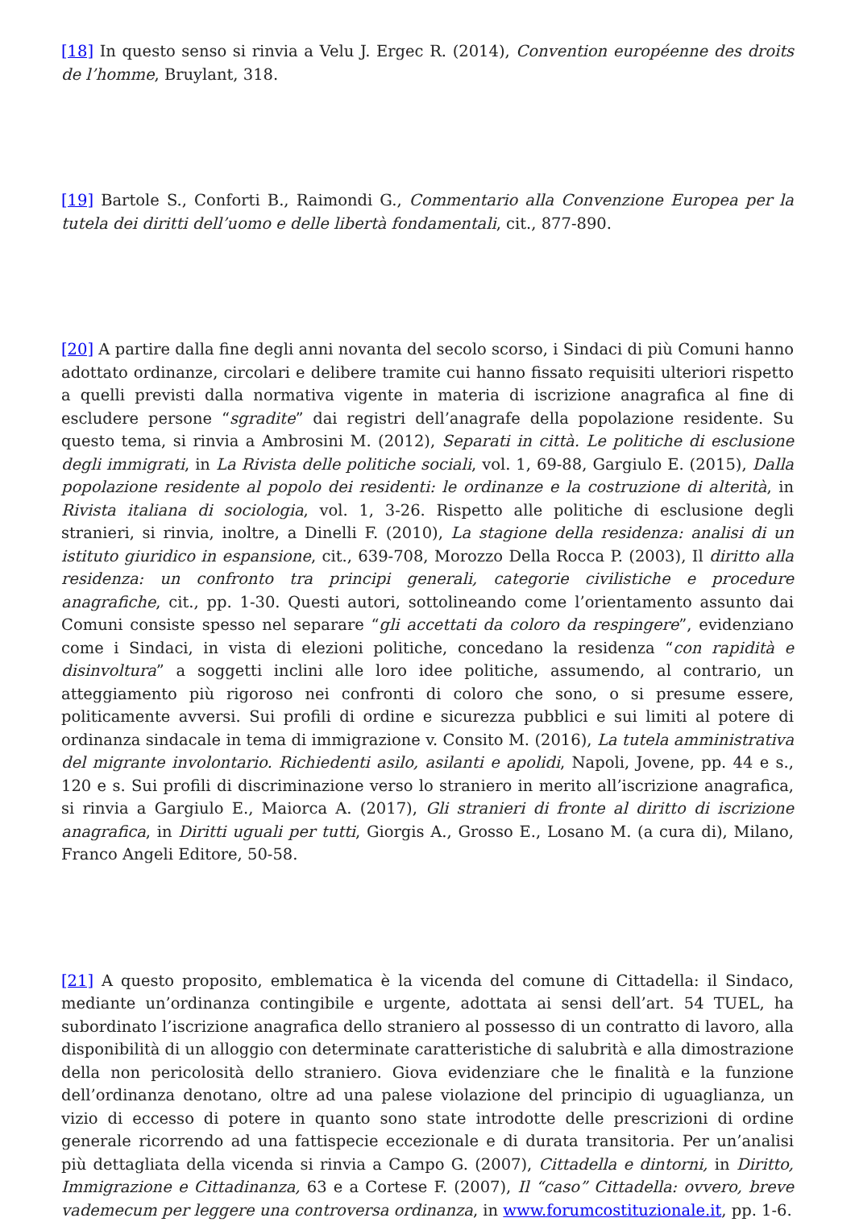[18] In questo senso si rinvia a Velu J. Ergec R. (2014), Convention européenne des droits de l’homme, Bruylant, 318.
[19] Bartole S., Conforti B., Raimondi G., Commentario alla Convenzione Europea per la tutela dei diritti dell’uomo e delle libertà fondamentali, cit., 877-890.
[20] A partire dalla fine degli anni novanta del secolo scorso, i Sindaci di più Comuni hanno adottato ordinanze, circolari e delibere tramite cui hanno fissato requisiti ulteriori rispetto a quelli previsti dalla normativa vigente in materia di iscrizione anagrafica al fine di escludere persone “sgradite” dai registri dell’anagrafe della popolazione residente. Su questo tema, si rinvia a Ambrosini M. (2012), Separati in città. Le politiche di esclusione degli immigrati, in La Rivista delle politiche sociali, vol. 1, 69-88, Gargiulo E. (2015), Dalla popolazione residente al popolo dei residenti: le ordinanze e la costruzione di alterità, in Rivista italiana di sociologia, vol. 1, 3-26. Rispetto alle politiche di esclusione degli stranieri, si rinvia, inoltre, a Dinelli F. (2010), La stagione della residenza: analisi di un istituto giuridico in espansione, cit., 639-708, Morozzo Della Rocca P. (2003), Il diritto alla residenza: un confronto tra principi generali, categorie civilistiche e procedure anagrafiche, cit., pp. 1-30. Questi autori, sottolineando come l’orientamento assunto dai Comuni consiste spesso nel separare “gli accettati da coloro da respingere”, evidenziano come i Sindaci, in vista di elezioni politiche, concedano la residenza “con rapidità e disinvoltura” a soggetti inclini alle loro idee politiche, assumendo, al contrario, un atteggiamento più rigoroso nei confronti di coloro che sono, o si presume essere, politicamente avversi. Sui profili di ordine e sicurezza pubblici e sui limiti al potere di ordinanza sindacale in tema di immigrazione v. Consito M. (2016), La tutela amministrativa del migrante involontario. Richiedenti asilo, asilanti e apolidi, Napoli, Jovene, pp. 44 e s., 120 e s. Sui profili di discriminazione verso lo straniero in merito all’iscrizione anagrafica, si rinvia a Gargiulo E., Maiorca A. (2017), Gli stranieri di fronte al diritto di iscrizione anagrafica, in Diritti uguali per tutti, Giorgis A., Grosso E., Losano M. (a cura di), Milano, Franco Angeli Editore, 50-58.
[21] A questo proposito, emblematica è la vicenda del comune di Cittadella: il Sindaco, mediante un’ordinanza contingibile e urgente, adottata ai sensi dell’art. 54 TUEL, ha subordinato l’iscrizione anagrafica dello straniero al possesso di un contratto di lavoro, alla disponibilità di un alloggio con determinate caratteristiche di salubrità e alla dimostrazione della non pericolosità dello straniero. Giova evidenziare che le finalità e la funzione dell’ordinanza denotano, oltre ad una palese violazione del principio di uguaglianza, un vizio di eccesso di potere in quanto sono state introdotte delle prescrizioni di ordine generale ricorrendo ad una fattispecie eccezionale e di durata transitoria. Per un’analisi più dettagliata della vicenda si rinvia a Campo G. (2007), Cittadella e dintorni, in Diritto, Immigrazione e Cittadinanza, 63 e a Cortese F. (2007), Il “caso” Cittadella: ovvero, breve vademecum per leggere una controversa ordinanza, in www.forumcostituzionale.it, pp. 1-6.